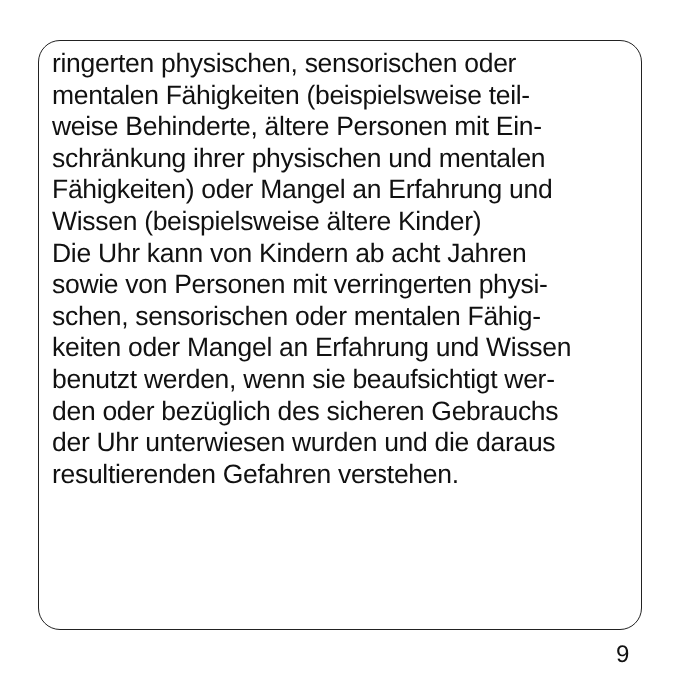ringerten physischen, sensorischen oder
mentalen Fähigkeiten (beispielsweise teil-
weise Behinderte, ältere Personen mit Ein-
schränkung ihrer physischen und mentalen
Fähigkeiten) oder Mangel an Erfahrung und
Wissen (beispielsweise ältere Kinder)
Die Uhr kann von Kindern ab acht Jahren
sowie von Personen mit verringerten physi-
schen, sensorischen oder mentalen Fähig-
keiten oder Mangel an Erfahrung und Wissen
benutzt werden, wenn sie beaufsichtigt wer-
den oder bezüglich des sicheren Gebrauchs
der Uhr unterwiesen wurden und die daraus
resultierenden Gefahren verstehen.
9